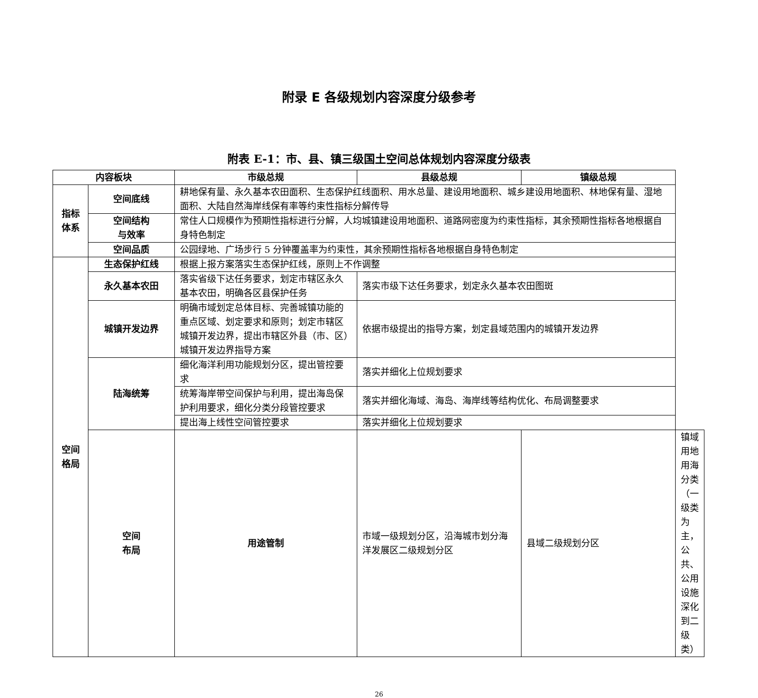附录 E 各级规划内容深度分级参考
附表 E-1：市、县、镇三级国土空间总体规划内容深度分级表
| 内容板块 | | 市级总规 | 县级总规 | 镇级总规 | |
| --- | --- | --- | --- | --- | --- |
| 指标 体系 | 空间底线 | 耕地保有量、永久基本农田面积、生态保护红线面积、用水总量、建设用地面积、城乡建设用地面积、林地保有量、湿地面积、大陆自然海岸线保有率等约束性指标分解传导 | | | |
| | 空间结构 与效率 | 常住人口规模作为预期性指标进行分解，人均城镇建设用地面积、道路网密度为约束性指标，其余预期性指标各地根据自身特色制定 | | | |
| | 空间品质 | 公园绿地、广场步行 5 分钟覆盖率为约束性，其余预期性指标各地根据自身特色制定 | | | |
| 空间 格局 | 生态保护红线 | 根据上报方案落实生态保护红线，原则上不作调整 | | | |
| | 永久基本农田 | 落实省级下达任务要求，划定市辖区永久基本农田，明确各区县保护任务 | 落实市级下达任务要求，划定永久基本农田图斑 | | |
| | 城镇开发边界 | 明确市域划定总体目标、完善城镇功能的重点区域、划定要求和原则；划定市辖区城镇开发边界，提出市辖区外县（市、区）城镇开发边界指导方案 | 依据市级提出的指导方案，划定县域范围内的城镇开发边界 | | |
| | 陆海统筹 | 细化海洋利用功能规划分区，提出管控要求 | 落实并细化上位规划要求 | | |
| | | 统筹海岸带空间保护与利用，提出海岛保护利用要求，细化分类分段管控要求 | 落实并细化海域、海岛、海岸线等结构优化、布局调整要求 | | |
| | | 提出海上线性空间管控要求 | 落实并细化上位规划要求 | | |
| | 空间 布局 | 用途管制 | 市域一级规划分区，沿海城市划分海洋发展区二级规划分区 | 县域二级规划分区 | 镇域用地用海分类（一级类为主，公共、公用设施深化到二级类） |
26